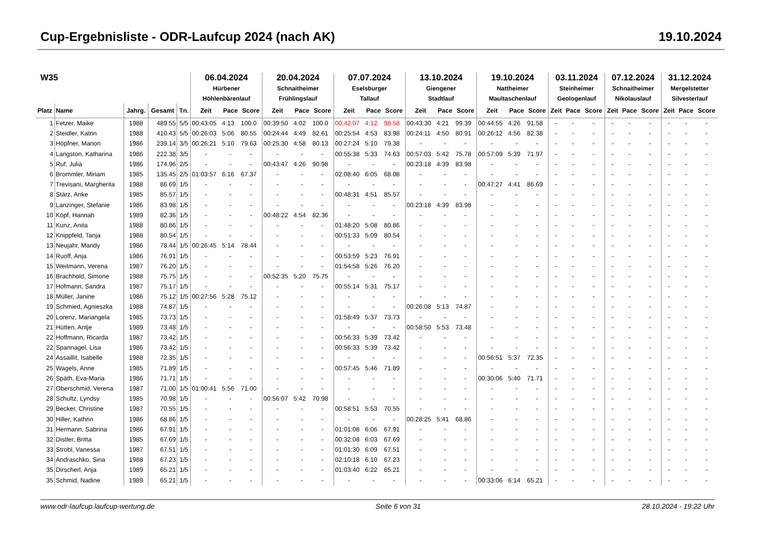Cup-Ergebnisliste - ODR-Laufcup 2024 (nach AK) 19.10.2024
| W35 | | | | | 06.04.2024 Hürbener Höhlenbärenlauf | | | 20.04.2024 Schnaitheimer Frühlingslauf | | | 07.07.2024 Eselsburger Tallauf | | | 13.10.2024 Giengener Stadtlauf | | | 19.10.2024 Nattheimer Maultaschenlauf | | | 03.11.2024 Steinheimer Geologenlauf | | | 07.12.2024 Schnaitheimer Nikolauslauf | | | 31.12.2024 Mergelstetter Silvesterlauf | | |
| --- | --- | --- | --- | --- | --- | --- | --- | --- | --- | --- | --- | --- | --- | --- | --- | --- | --- | --- | --- | --- | --- | --- | --- | --- | --- | --- | --- | --- |
| Platz | Name | Jahrg. | Gesamt | Tn. | Zeit | Pace | Score | Zeit | Pace | Score | Zeit | Pace | Score | Zeit | Pace | Score | Zeit | Pace | Score | Zeit | Pace | Score | Zeit | Pace | Score | Zeit | Pace | Score |
| 1 | Fetzer, Maike | 1988 | 489.55 | 5/5 | 00:43:05 | 4:13 | 100.0 | 00:39:50 | 4:02 | 100.0 | 00:42:07 | 4:12 | 98.58 | 00:43:30 | 4:21 | 99.39 | 00:44:55 | 4:26 | 91.58 | - | - | - | - | - | - | - | - | - |
| 2 | Steidler, Katrin | 1988 | 410.43 | 5/5 | 00:26:03 | 5:06 | 80.55 | 00:24:44 | 4:49 | 82.61 | 00:25:54 | 4:53 | 83.98 | 00:24:11 | 4:50 | 80.91 | 00:26:12 | 4:56 | 82.38 | - | - | - | - | - | - | - | - | - |
| 3 | Höpfner, Marion | 1986 | 239.14 | 3/5 | 00:26:21 | 5:10 | 79.63 | 00:25:30 | 4:58 | 80.13 | 00:27:24 | 5:10 | 79.38 | - | - | - | - | - | - | - | - | - | - | - | - | - | - | - |
| 4 | Langston, Katharina | 1986 | 222.38 | 3/5 | - | - | - | - | - | - | 00:55:38 | 5:33 | 74.63 | 00:57:03 | 5:42 | 75.78 | 00:57:09 | 5:39 | 71.97 | - | - | - | - | - | - | - | - | - |
| 5 | Ruf, Julia | 1986 | 174.96 | 2/5 | - | - | - | 00:43:47 | 4:26 | 90.98 | - | - | - | 00:23:18 | 4:39 | 83.98 | - | - | - | - | - | - | - | - | - | - | - | - |
| 6 | Brommler, Miriam | 1985 | 135.45 | 2/5 | 01:03:57 | 6:16 | 67.37 | - | - | - | 02:08:40 | 6:05 | 68.08 | - | - | - | - | - | - | - | - | - | - | - | - | - | - | - |
| 7 | Trevisani, Margherita | 1988 | 86.69 | 1/5 | - | - | - | - | - | - | - | - | - | - | - | - | 00:47:27 | 4:41 | 86.69 | - | - | - | - | - | - | - | - | - |
| 8 | Stärz, Anke | 1985 | 85.57 | 1/5 | - | - | - | - | - | - | 00:48:31 | 4:51 | 85.57 | - | - | - | - | - | - | - | - | - | - | - | - | - | - | - |
| 9 | Lanzinger, Stefanie | 1986 | 83.98 | 1/5 | - | - | - | - | - | - | - | - | - | 00:23:18 | 4:39 | 83.98 | - | - | - | - | - | - | - | - | - | - | - | - |
| 10 | Köpf, Hannah | 1989 | 82.36 | 1/5 | - | - | - | 00:48:22 | 4:54 | 82.36 | - | - | - | - | - | - | - | - | - | - | - | - | - | - | - | - | - | - |
| 11 | Kunz, Anita | 1988 | 80.86 | 1/5 | - | - | - | - | - | - | 01:48:20 | 5:08 | 80.86 | - | - | - | - | - | - | - | - | - | - | - | - | - | - | - |
| 12 | Knippfeld, Tanja | 1988 | 80.54 | 1/5 | - | - | - | - | - | - | 00:51:33 | 5:09 | 80.54 | - | - | - | - | - | - | - | - | - | - | - | - | - | - | - |
| 13 | Neujahr, Mandy | 1986 | 78.44 | 1/5 | 00:26:45 | 5:14 | 78.44 | - | - | - | - | - | - | - | - | - | - | - | - | - | - | - | - | - | - | - | - | - |
| 14 | Ruoff, Anja | 1986 | 76.91 | 1/5 | - | - | - | - | - | - | 00:53:59 | 5:23 | 76.91 | - | - | - | - | - | - | - | - | - | - | - | - | - | - | - |
| 15 | Weitmann, Verena | 1987 | 76.20 | 1/5 | - | - | - | - | - | - | 01:54:58 | 5:26 | 76.20 | - | - | - | - | - | - | - | - | - | - | - | - | - | - | - |
| 16 | Brachhold, Simone | 1988 | 75.75 | 1/5 | - | - | - | 00:52:35 | 5:20 | 75.75 | - | - | - | - | - | - | - | - | - | - | - | - | - | - | - | - | - | - |
| 17 | Hofmann, Sandra | 1987 | 75.17 | 1/5 | - | - | - | - | - | - | 00:55:14 | 5:31 | 75.17 | - | - | - | - | - | - | - | - | - | - | - | - | - | - | - |
| 18 | Müller, Janine | 1986 | 75.12 | 1/5 | 00:27:56 | 5:28 | 75.12 | - | - | - | - | - | - | - | - | - | - | - | - | - | - | - | - | - | - | - | - | - |
| 19 | Schmied, Agnieszka | 1988 | 74.87 | 1/5 | - | - | - | - | - | - | - | - | - | 00:26:08 | 5:13 | 74.87 | - | - | - | - | - | - | - | - | - | - | - | - |
| 20 | Lorenz, Mariangela | 1985 | 73.73 | 1/5 | - | - | - | - | - | - | 01:58:49 | 5:37 | 73.73 | - | - | - | - | - | - | - | - | - | - | - | - | - | - | - |
| 21 | Hütten, Antje | 1989 | 73.48 | 1/5 | - | - | - | - | - | - | - | - | - | 00:58:50 | 5:53 | 73.48 | - | - | - | - | - | - | - | - | - | - | - | - |
| 22 | Hoffmann, Ricarda | 1987 | 73.42 | 1/5 | - | - | - | - | - | - | 00:56:33 | 5:39 | 73.42 | - | - | - | - | - | - | - | - | - | - | - | - | - | - | - |
| 22 | Spannagel, Lisa | 1986 | 73.42 | 1/5 | - | - | - | - | - | - | 00:56:33 | 5:39 | 73.42 | - | - | - | - | - | - | - | - | - | - | - | - | - | - | - |
| 24 | Assaillit, Isabelle | 1988 | 72.35 | 1/5 | - | - | - | - | - | - | - | - | - | - | - | - | 00:56:51 | 5:37 | 72.35 | - | - | - | - | - | - | - | - | - |
| 25 | Wagels, Anne | 1985 | 71.89 | 1/5 | - | - | - | - | - | - | 00:57:45 | 5:46 | 71.89 | - | - | - | - | - | - | - | - | - | - | - | - | - | - | - |
| 26 | Späth, Eva-Maria | 1986 | 71.71 | 1/5 | - | - | - | - | - | - | - | - | - | - | - | - | 00:30:06 | 5:40 | 71.71 | - | - | - | - | - | - | - | - | - |
| 27 | Oberschmid, Verena | 1987 | 71.00 | 1/5 | 01:00:41 | 5:56 | 71.00 | - | - | - | - | - | - | - | - | - | - | - | - | - | - | - | - | - | - | - | - | - |
| 28 | Schultz, Lyndsy | 1985 | 70.98 | 1/5 | - | - | - | 00:56:07 | 5:42 | 70.98 | - | - | - | - | - | - | - | - | - | - | - | - | - | - | - | - | - | - |
| 29 | Becker, Christine | 1987 | 70.55 | 1/5 | - | - | - | - | - | - | 00:58:51 | 5:53 | 70.55 | - | - | - | - | - | - | - | - | - | - | - | - | - | - | - |
| 30 | Hiller, Kathrin | 1986 | 68.86 | 1/5 | - | - | - | - | - | - | - | - | - | 00:28:25 | 5:41 | 68.86 | - | - | - | - | - | - | - | - | - | - | - | - |
| 31 | Hermann, Sabrina | 1986 | 67.91 | 1/5 | - | - | - | - | - | - | 01:01:08 | 6:06 | 67.91 | - | - | - | - | - | - | - | - | - | - | - | - | - | - | - |
| 32 | Distler, Britta | 1985 | 67.69 | 1/5 | - | - | - | - | - | - | 00:32:08 | 6:03 | 67.69 | - | - | - | - | - | - | - | - | - | - | - | - | - | - | - |
| 33 | Strobl, Vanessa | 1987 | 67.51 | 1/5 | - | - | - | - | - | - | 01:01:30 | 6:09 | 67.51 | - | - | - | - | - | - | - | - | - | - | - | - | - | - | - |
| 34 | Andraschko, Sina | 1988 | 67.23 | 1/5 | - | - | - | - | - | - | 02:10:18 | 6:10 | 67.23 | - | - | - | - | - | - | - | - | - | - | - | - | - | - | - |
| 35 | Dirscherl, Anja | 1989 | 65.21 | 1/5 | - | - | - | - | - | - | 01:03:40 | 6:22 | 65.21 | - | - | - | - | - | - | - | - | - | - | - | - | - | - | - |
| 35 | Schmid, Nadine | 1989 | 65.21 | 1/5 | - | - | - | - | - | - | - | - | - | - | - | - | 00:33:06 | 6:14 | 65.21 | - | - | - | - | - | - | - | - | - |
www.odr-laufcup.laufcup-wertung.de Seite 6 von 31 28.10.2024 - 19:22 Uhr